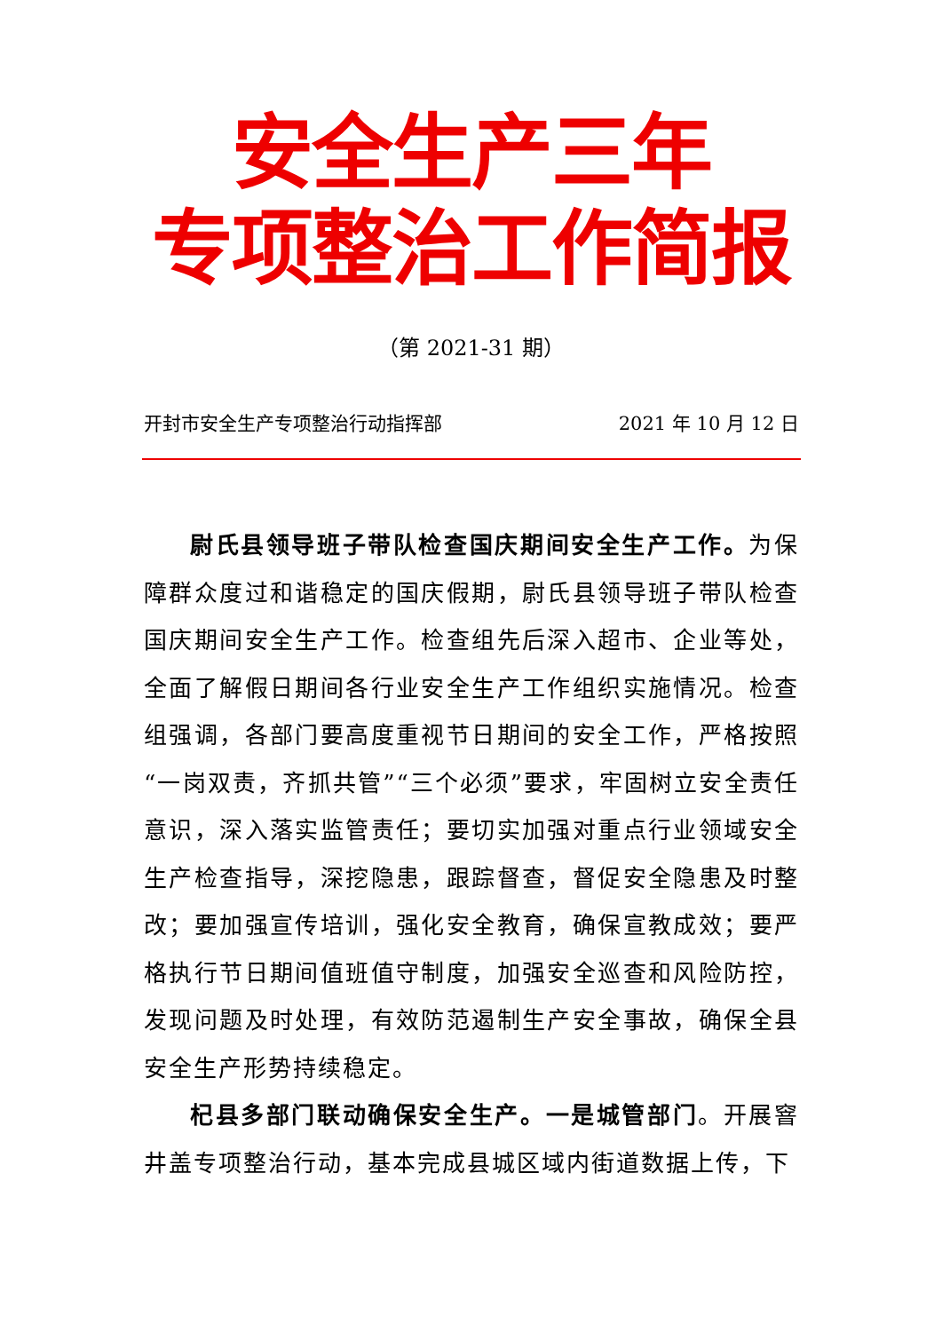安全生产三年
专项整治工作简报
（第 2021-31 期）
开封市安全生产专项整治行动指挥部 2021 年 10 月 12 日
尉氏县领导班子带队检查国庆期间安全生产工作。为保障群众度过和谐稳定的国庆假期，尉氏县领导班子带队检查国庆期间安全生产工作。检查组先后深入超市、企业等处，全面了解假日期间各行业安全生产工作组织实施情况。检查组强调，各部门要高度重视节日期间的安全工作，严格按照“一岗双责，齐抓共管”“三个必须”要求，牢固树立安全责任意识，深入落实监管责任；要切实加强对重点行业领域安全生产检查指导，深挖隐患，跟踪督查，督促安全隐患及时整改；要加强宣传培训，强化安全教育，确保宣教成效；要严格执行节日期间值班值守制度，加强安全巡查和风险防控，发现问题及时处理，有效防范遏制生产安全事故，确保全县安全生产形势持续稳定。
杞县多部门联动确保安全生产。一是城管部门。开展窨井盖专项整治行动，基本完成县城区域内街道数据上传，下